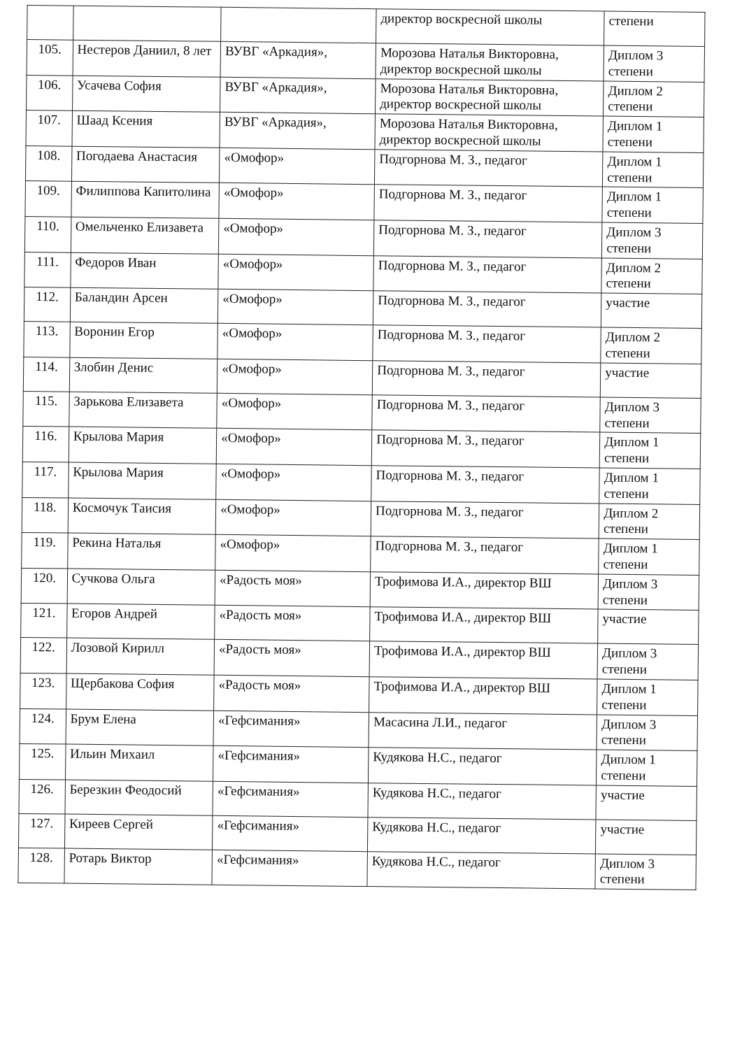| | | | директор воскресной школы | степени |
| 105. | Нестеров Даниил, 8 лет | ВУВГ «Аркадия», | Морозова Наталья Викторовна, директор воскресной школы | Диплом 3 степени |
| 106. | Усачева София | ВУВГ «Аркадия», | Морозова Наталья Викторовна, директор воскресной школы | Диплом 2 степени |
| 107. | Шаад Ксения | ВУВГ «Аркадия», | Морозова Наталья Викторовна, директор воскресной школы | Диплом 1 степени |
| 108. | Погодаева Анастасия | «Омофор» | Подгорнова М. З., педагог | Диплом 1 степени |
| 109. | Филиппова Капитолина | «Омофор» | Подгорнова М. З., педагог | Диплом 1 степени |
| 110. | Омельченко Елизавета | «Омофор» | Подгорнова М. З., педагог | Диплом 3 степени |
| 111. | Федоров Иван | «Омофор» | Подгорнова М. З., педагог | Диплом 2 степени |
| 112. | Баландин Арсен | «Омофор» | Подгорнова М. З., педагог | участие |
| 113. | Воронин Егор | «Омофор» | Подгорнова М. З., педагог | Диплом 2 степени |
| 114. | Злобин Денис | «Омофор» | Подгорнова М. З., педагог | участие |
| 115. | Зарькова Елизавета | «Омофор» | Подгорнова М. З., педагог | Диплом 3 степени |
| 116. | Крылова Мария | «Омофор» | Подгорнова М. З., педагог | Диплом 1 степени |
| 117. | Крылова Мария | «Омофор» | Подгорнова М. З., педагог | Диплом 1 степени |
| 118. | Космочук Таисия | «Омофор» | Подгорнова М. З., педагог | Диплом 2 степени |
| 119. | Рекина Наталья | «Омофор» | Подгорнова М. З., педагог | Диплом 1 степени |
| 120. | Сучкова Ольга | «Радость моя» | Трофимова И.А., директор ВШ | Диплом 3 степени |
| 121. | Егоров Андрей | «Радость моя» | Трофимова И.А., директор ВШ | участие |
| 122. | Лозовой Кирилл | «Радость моя» | Трофимова И.А., директор ВШ | Диплом 3 степени |
| 123. | Щербакова София | «Радость моя» | Трофимова И.А., директор ВШ | Диплом 1 степени |
| 124. | Брум Елена | «Гефсимания» | Масасина Л.И., педагог | Диплом 3 степени |
| 125. | Ильин Михаил | «Гефсимания» | Кудякова Н.С., педагог | Диплом 1 степени |
| 126. | Березкин Феодосий | «Гефсимания» | Кудякова Н.С., педагог | участие |
| 127. | Киреев Сергей | «Гефсимания» | Кудякова Н.С., педагог | участие |
| 128. | Ротарь Виктор | «Гефсимания» | Кудякова Н.С., педагог | Диплом 3 степени |